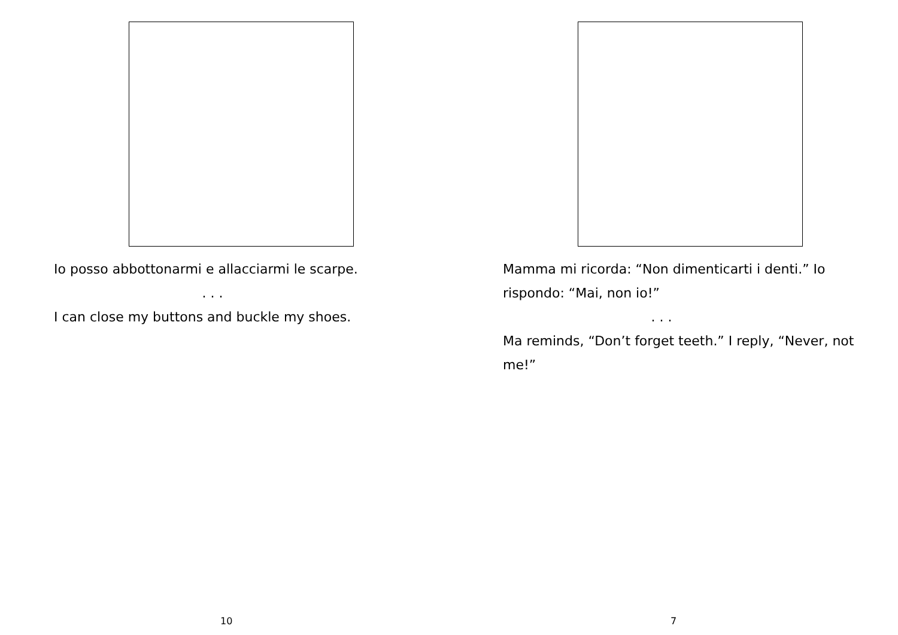Io posso abbottonarmi e allacciarmi le scarpe.
. . .
I can close my buttons and buckle my shoes.
10
Mamma mi ricorda: “Non dimenticarti i denti.” Io rispondo: “Mai, non io!”
. . .
Ma reminds, “Don’t forget teeth.” I reply, “Never, not me!”
7